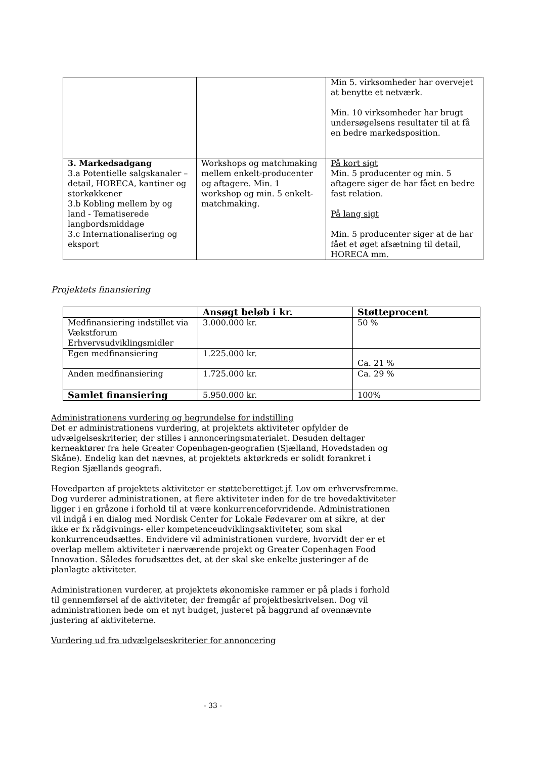| | | Min 5. virksomheder har overvejet at benytte et netværk. Min. 10 virksomheder har brugt undersøgelsens resultater til at få en bedre markedsposition. |
| 3. Markedsadgang 3.a Potentielle salgskanaler – detail, HORECA, kantiner og storkøkkener 3.b Kobling mellem by og land - Tematiserede langbordsmiddage 3.c Internationalisering og eksport | Workshops og matchmaking mellem enkelt-producenter og aftagere. Min. 1 workshop og min. 5 enkelt-matchmaking. | På kort sigt Min. 5 producenter og min. 5 aftagere siger de har fået en bedre fast relation. På lang sigt Min. 5 producenter siger at de har fået et øget afsætning til detail, HORECA mm. |
Projektets finansiering
| | Ansøgt beløb i kr. | Støtteprocent |
| --- | --- | --- |
| Medfinansiering indstillet via Vækstforum Erhvervsudviklingsmidler | 3.000.000 kr. | 50 % |
| Egen medfinansiering | 1.225.000 kr. | Ca. 21 % |
| Anden medfinansiering | 1.725.000 kr. | Ca. 29 % |
| Samlet finansiering | 5.950.000 kr. | 100% |
Administrationens vurdering og begrundelse for indstilling
Det er administrationens vurdering, at projektets aktiviteter opfylder de udvælgelseskriterier, der stilles i annonceringsmaterialet. Desuden deltager kerneaktører fra hele Greater Copenhagen-geografien (Sjælland, Hovedstaden og Skåne). Endelig kan det nævnes, at projektets aktørkreds er solidt forankret i Region Sjællands geografi.
Hovedparten af projektets aktiviteter er støtteberettiget jf. Lov om erhvervsfremme. Dog vurderer administrationen, at flere aktiviteter inden for de tre hovedaktiviteter ligger i en gråzone i forhold til at være konkurrenceforvridende. Administrationen vil indgå i en dialog med Nordisk Center for Lokale Fødevarer om at sikre, at der ikke er fx rådgivnings- eller kompetenceudviklingsaktiviteter, som skal konkurrenceudsættes. Endvidere vil administrationen vurdere, hvorvidt der er et overlap mellem aktiviteter i nærværende projekt og Greater Copenhagen Food Innovation. Således forudsættes det, at der skal ske enkelte justeringer af de planlagte aktiviteter.
Administrationen vurderer, at projektets økonomiske rammer er på plads i forhold til gennemførsel af de aktiviteter, der fremgår af projektbeskrivelsen. Dog vil administrationen bede om et nyt budget, justeret på baggrund af ovennævnte justering af aktiviteterne.
Vurdering ud fra udvælgelseskriterier for annoncering
- 33 -